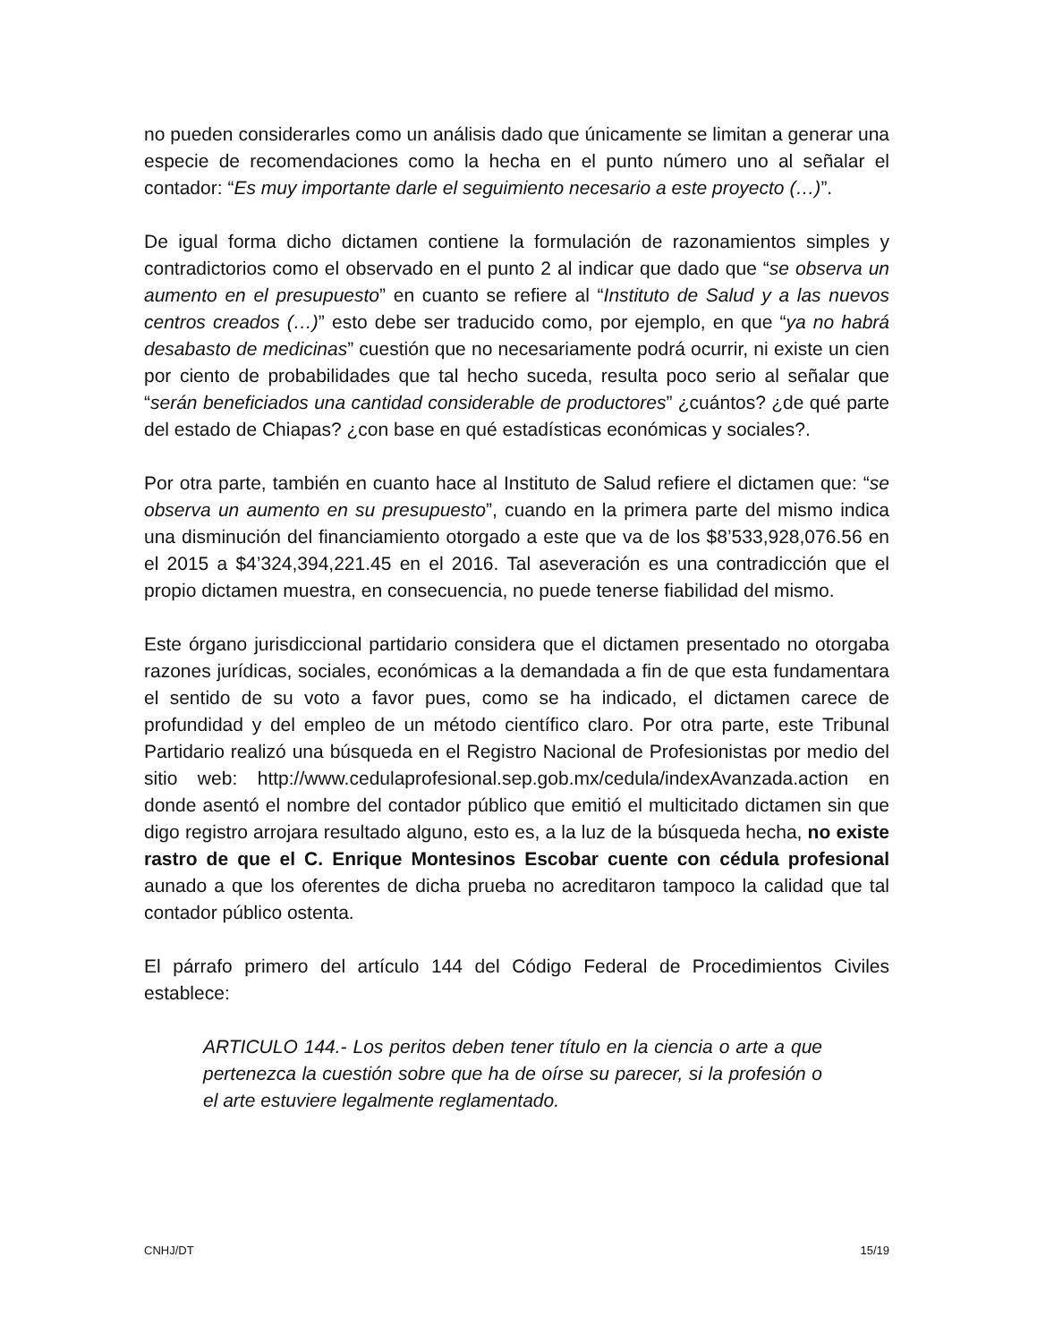no pueden considerarles como un análisis dado que únicamente se limitan a generar una especie de recomendaciones como la hecha en el punto número uno al señalar el contador: “Es muy importante darle el seguimiento necesario a este proyecto (…)”.
De igual forma dicho dictamen contiene la formulación de razonamientos simples y contradictorios como el observado en el punto 2 al indicar que dado que “se observa un aumento en el presupuesto” en cuanto se refiere al “Instituto de Salud y a las nuevos centros creados (…)” esto debe ser traducido como, por ejemplo, en que “ya no habrá desabasto de medicinas” cuestión que no necesariamente podrá ocurrir, ni existe un cien por ciento de probabilidades que tal hecho suceda, resulta poco serio al señalar que “serán beneficiados una cantidad considerable de productores” ¿cuántos? ¿de qué parte del estado de Chiapas? ¿con base en qué estadísticas económicas y sociales?.
Por otra parte, también en cuanto hace al Instituto de Salud refiere el dictamen que: “se observa un aumento en su presupuesto”, cuando en la primera parte del mismo indica una disminución del financiamiento otorgado a este que va de los $8’533,928,076.56 en el 2015 a $4’324,394,221.45 en el 2016. Tal aseveración es una contradicción que el propio dictamen muestra, en consecuencia, no puede tenerse fiabilidad del mismo.
Este órgano jurisdiccional partidario considera que el dictamen presentado no otorgaba razones jurídicas, sociales, económicas a la demandada a fin de que esta fundamentara el sentido de su voto a favor pues, como se ha indicado, el dictamen carece de profundidad y del empleo de un método científico claro. Por otra parte, este Tribunal Partidario realizó una búsqueda en el Registro Nacional de Profesionistas por medio del sitio web: http://www.cedulaprofesional.sep.gob.mx/cedula/indexAvanzada.action en donde asentó el nombre del contador público que emitió el multicitado dictamen sin que digo registro arrojara resultado alguno, esto es, a la luz de la búsqueda hecha, no existe rastro de que el C. Enrique Montesinos Escobar cuente con cédula profesional aunado a que los oferentes de dicha prueba no acreditaron tampoco la calidad que tal contador público ostenta.
El párrafo primero del artículo 144 del Código Federal de Procedimientos Civiles establece:
ARTICULO 144.- Los peritos deben tener título en la ciencia o arte a que pertenezca la cuestión sobre que ha de oírse su parecer, si la profesión o el arte estuviere legalmente reglamentado.
CNHJ/DT 15/19